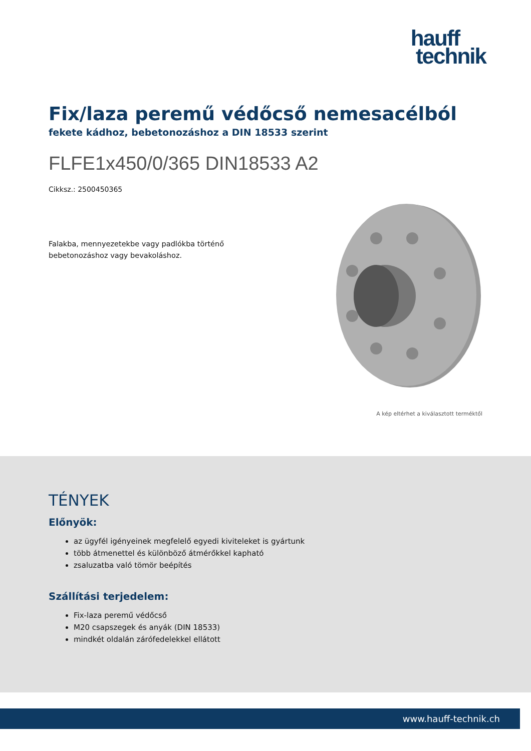hauff
technik
Fix/laza peremű védőcső nemesacélból
fekete kádhoz, bebetonozáshoz a DIN 18533 szerint
FLFE1x450/0/365 DIN18533 A2
Cikksz.: 2500450365
Falakba, mennyezetekbe vagy padlókba történő bebetonozáshoz vagy bevakoláshoz.
A kép eltérhet a kiválasztott terméktől
TÉNYEK
Előnyök:
az ügyfél igényeinek megfelelő egyedi kiviteleket is gyártunk
több átmenettel és különböző átmérőkkel kapható
zsaluzatba való tömör beépítés
Szállítási terjedelem:
Fix-laza peremű védőcső
M20 csapszegek és anyák (DIN 18533)
mindkét oldalán zárófedelekkel ellátott
www.hauff-technik.ch